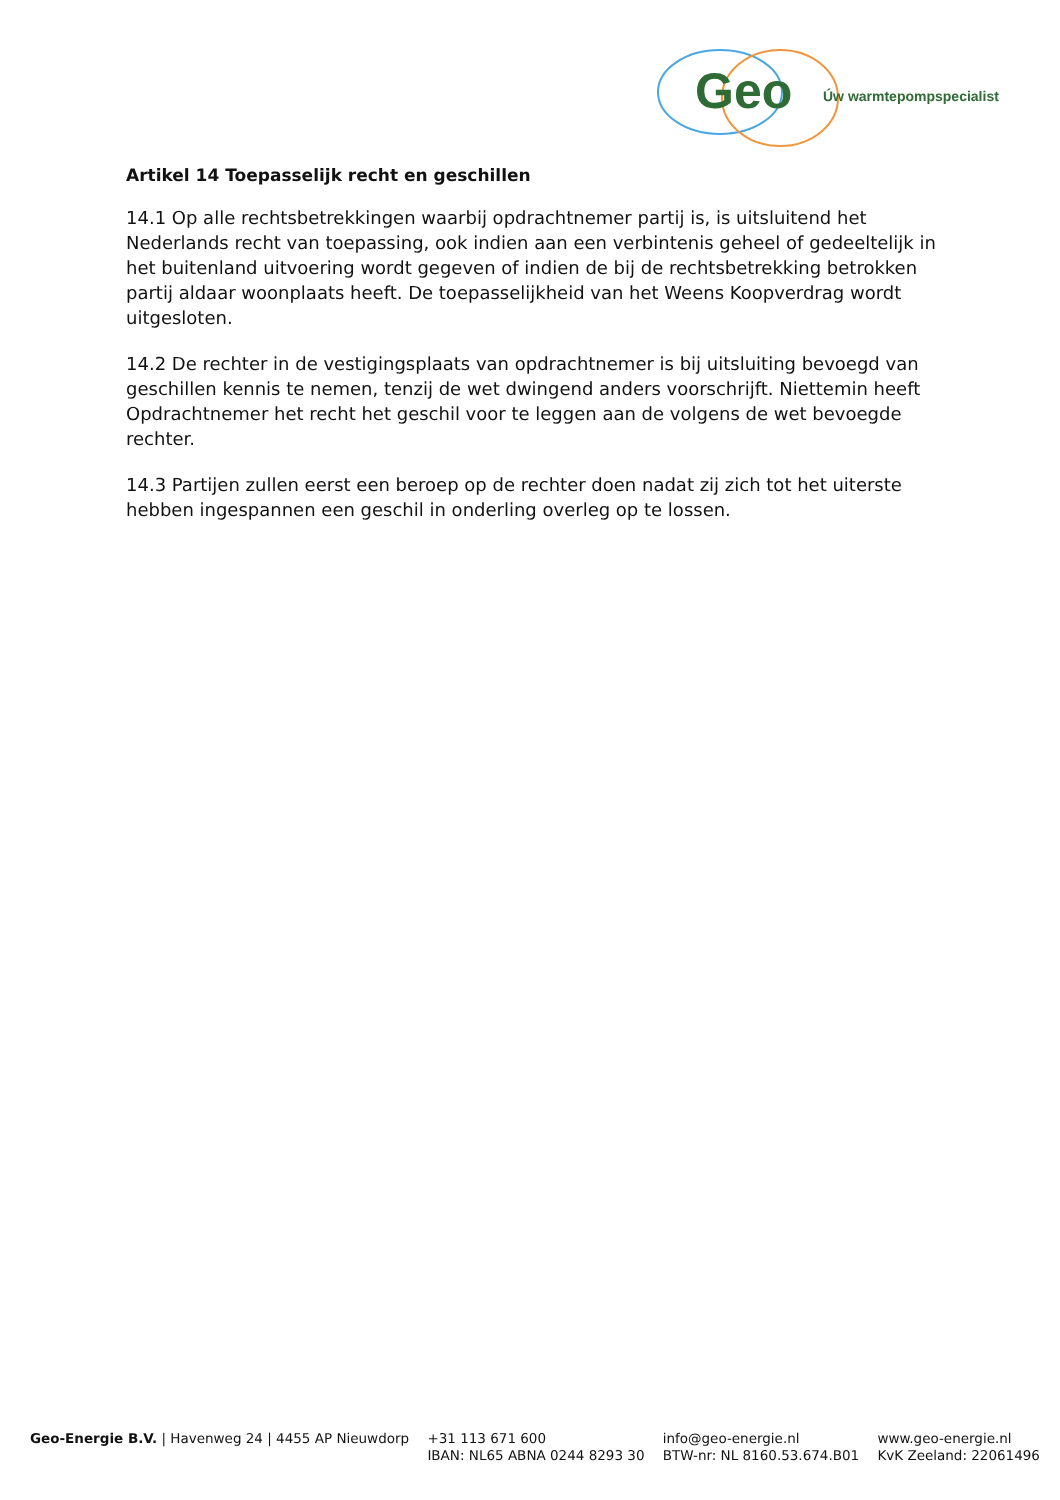Geo Úw warmtepompspecialist
Artikel 14 Toepasselijk recht en geschillen
14.1 Op alle rechtsbetrekkingen waarbij opdrachtnemer partij is, is uitsluitend het Nederlands recht van toepassing, ook indien aan een verbintenis geheel of gedeeltelijk in het buitenland uitvoering wordt gegeven of indien de bij de rechtsbetrekking betrokken partij aldaar woonplaats heeft. De toepasselijkheid van het Weens Koopverdrag wordt uitgesloten.
14.2 De rechter in de vestigingsplaats van opdrachtnemer is bij uitsluiting bevoegd van geschillen kennis te nemen, tenzij de wet dwingend anders voorschrijft. Niettemin heeft Opdrachtnemer het recht het geschil voor te leggen aan de volgens de wet bevoegde rechter.
14.3 Partijen zullen eerst een beroep op de rechter doen nadat zij zich tot het uiterste hebben ingespannen een geschil in onderling overleg op te lossen.
Geo-Energie B.V. | Havenweg 24 | 4455 AP Nieuwdorp
+31 113 671 600
IBAN: NL65 ABNA 0244 8293 30
info@geo-energie.nl
BTW-nr: NL 8160.53.674.B01
www.geo-energie.nl
KvK Zeeland: 22061496